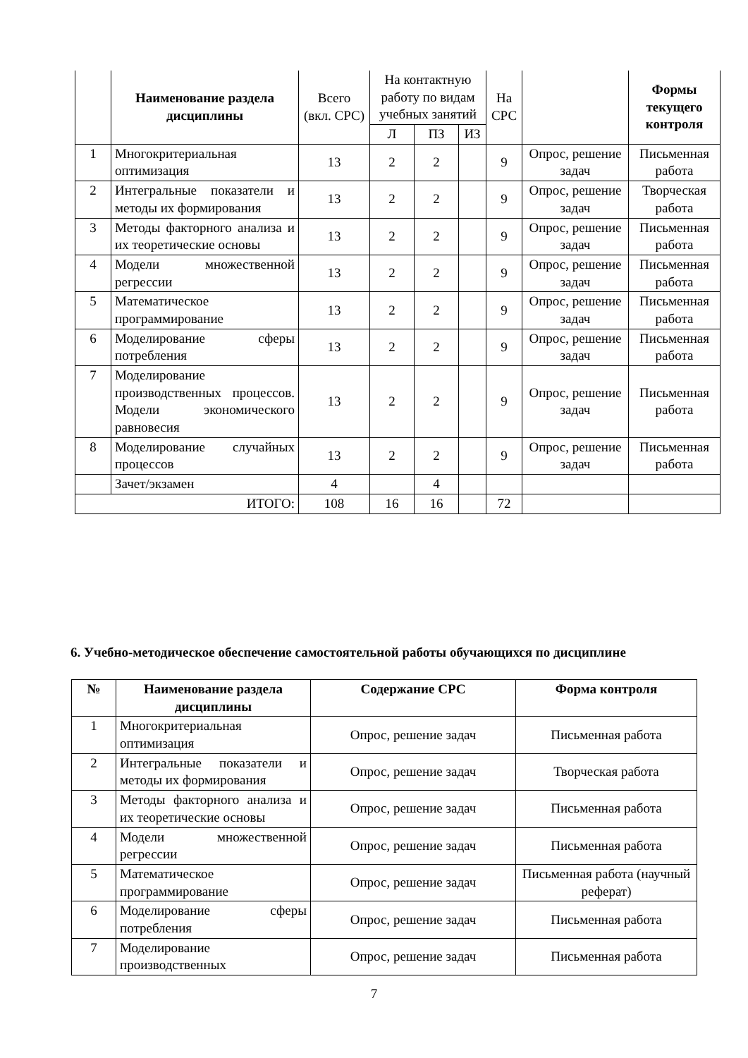| | Наименование раздела дисциплины | Всего (вкл. СРС) | На контактную работу по видам учебных занятий | | | На СРС | | Формы текущего контроля |
| | | | Л | ПЗ | ИЗ | | | |
| 1 | Многокритериальная оптимизация | 13 | 2 | 2 | | 9 | Опрос, решение задач | Письменная работа |
| 2 | Интегральные показатели и методы их формирования | 13 | 2 | 2 | | 9 | Опрос, решение задач | Творческая работа |
| 3 | Методы факторного анализа и их теоретические основы | 13 | 2 | 2 | | 9 | Опрос, решение задач | Письменная работа |
| 4 | Модели множественной регрессии | 13 | 2 | 2 | | 9 | Опрос, решение задач | Письменная работа |
| 5 | Математическое программирование | 13 | 2 | 2 | | 9 | Опрос, решение задач | Письменная работа |
| 6 | Моделирование сферы потребления | 13 | 2 | 2 | | 9 | Опрос, решение задач | Письменная работа |
| 7 | Моделирование производственных процессов. Модели экономического равновесия | 13 | 2 | 2 | | 9 | Опрос, решение задач | Письменная работа |
| 8 | Моделирование случайных процессов | 13 | 2 | 2 | | 9 | Опрос, решение задач | Письменная работа |
| | Зачет/экзамен | 4 | | 4 | | | | |
| ИТОГО: | | 108 | 16 | 16 | | 72 | | |
6. Учебно-методическое обеспечение самостоятельной работы обучающихся по дисциплине
| № | Наименование раздела дисциплины | Содержание СРС | Форма контроля |
| --- | --- | --- | --- |
| 1 | Многокритериальная оптимизация | Опрос, решение задач | Письменная работа |
| 2 | Интегральные показатели и методы их формирования | Опрос, решение задач | Творческая работа |
| 3 | Методы факторного анализа и их теоретические основы | Опрос, решение задач | Письменная работа |
| 4 | Модели множественной регрессии | Опрос, решение задач | Письменная работа |
| 5 | Математическое программирование | Опрос, решение задач | Письменная работа (научный реферат) |
| 6 | Моделирование сферы потребления | Опрос, решение задач | Письменная работа |
| 7 | Моделирование производственных | Опрос, решение задач | Письменная работа |
7